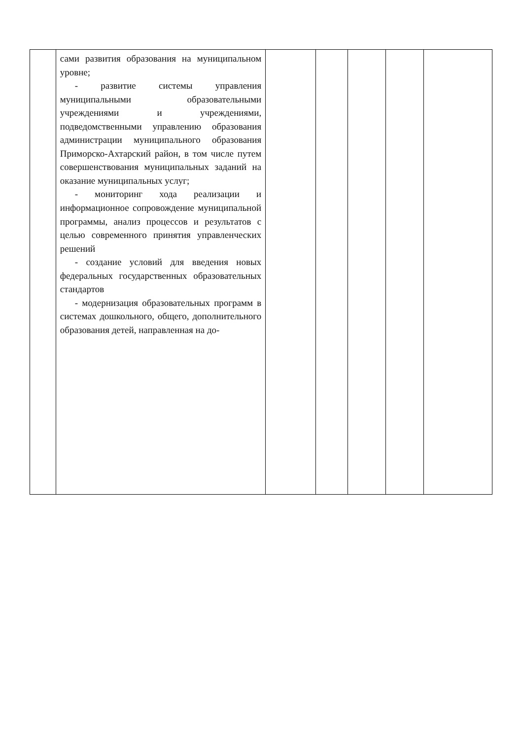| | сами развития образования на муниципальном уровне; - развитие системы управления муниципальными образовательными учреждениями и учреждениями, подведомственными управлению образования администрации муниципального образования Приморско-Ахтарский район, в том числе путем совершенствования муниципальных заданий на оказание муниципальных услуг; - мониторинг хода реализации и информационное сопровождение муниципальной программы, анализ процессов и результатов с целью современного принятия управленческих решений - создание условий для введения новых федеральных государственных образовательных стандартов - модернизация образовательных программ в системах дошкольного, общего, дополнительного образования детей, направленная на до- | | | | | |